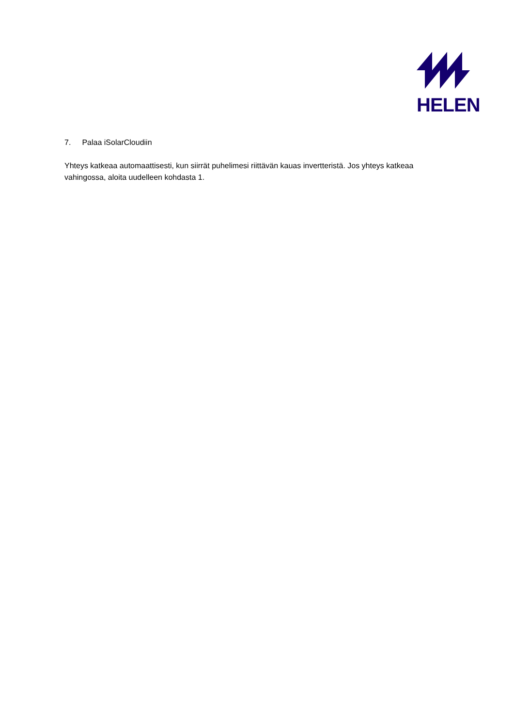HELEN
7. Palaa iSolarCloudiin
Yhteys katkeaa automaattisesti, kun siirrät puhelimesi riittävän kauas invertteristä. Jos yhteys katkeaa vahingossa, aloita uudelleen kohdasta 1.